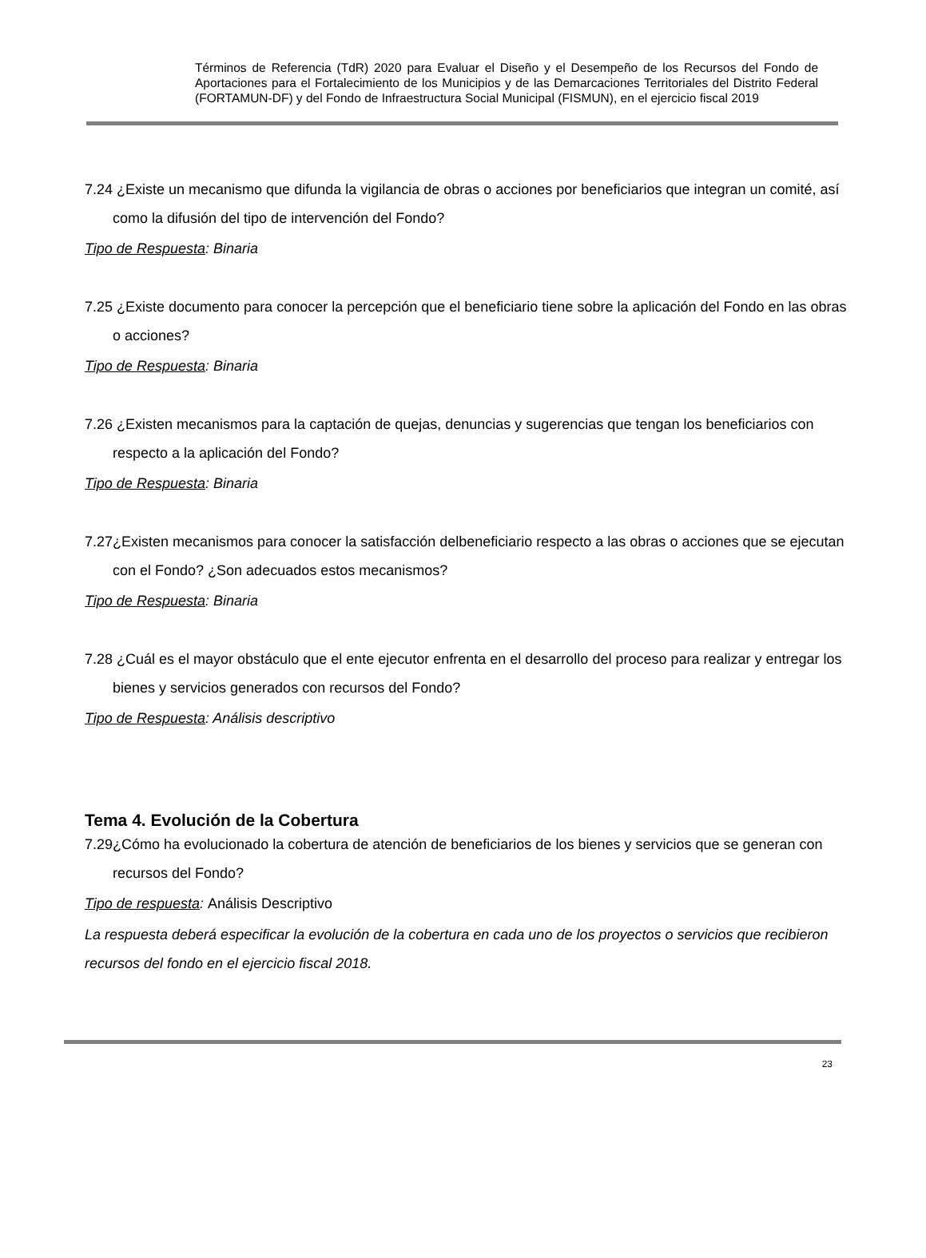Términos de Referencia (TdR) 2020 para Evaluar el Diseño y el Desempeño de los Recursos del Fondo de Aportaciones para el Fortalecimiento de los Municipios y de las Demarcaciones Territoriales del Distrito Federal (FORTAMUN-DF) y del Fondo de Infraestructura Social Municipal (FISMUN), en el ejercicio fiscal 2019
7.24 ¿Existe un mecanismo que difunda la vigilancia de obras o acciones por beneficiarios que integran un comité, así como la difusión del tipo de intervención del Fondo?
Tipo de Respuesta: Binaria
7.25 ¿Existe documento para conocer la percepción que el beneficiario tiene sobre la aplicación del Fondo en las obras o acciones?
Tipo de Respuesta: Binaria
7.26 ¿Existen mecanismos para la captación de quejas, denuncias y sugerencias que tengan los beneficiarios con respecto a la aplicación del Fondo?
Tipo de Respuesta: Binaria
7.27¿Existen mecanismos para conocer la satisfacción delbeneficiario respecto a las obras o acciones que se ejecutan con el Fondo? ¿Son adecuados estos mecanismos?
Tipo de Respuesta: Binaria
7.28 ¿Cuál es el mayor obstáculo que el ente ejecutor enfrenta en el desarrollo del proceso para realizar y entregar los bienes y servicios generados con recursos del Fondo?
Tipo de Respuesta: Análisis descriptivo
Tema 4. Evolución de la Cobertura
7.29¿Cómo ha evolucionado la cobertura de atención de beneficiarios de los bienes y servicios que se generan con recursos del Fondo?
Tipo de respuesta: Análisis Descriptivo
La respuesta deberá especificar la evolución de la cobertura en cada uno de los proyectos o servicios que recibieron recursos del fondo en el ejercicio fiscal 2018.
23